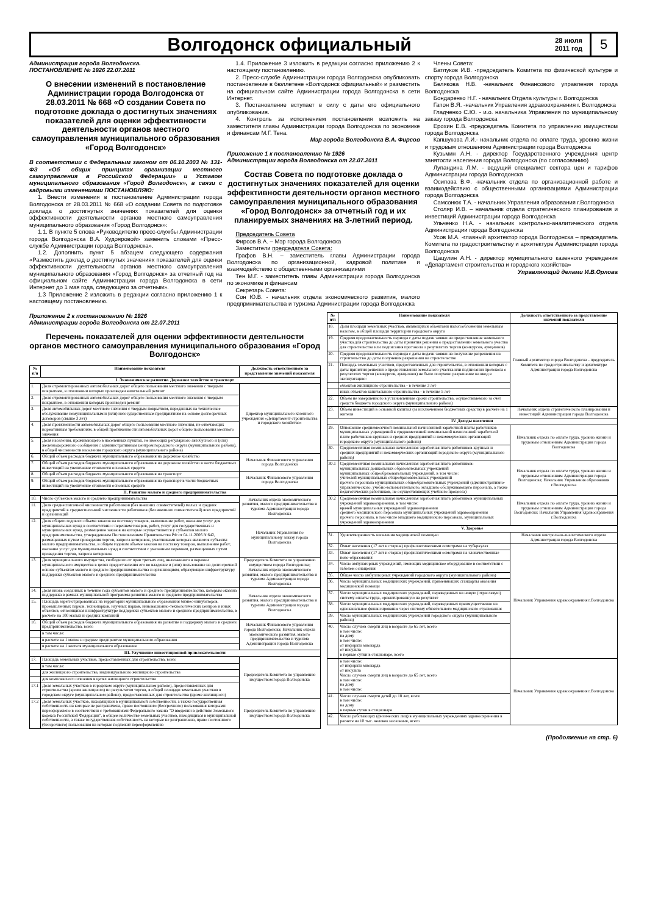Волгодонск официальный
28 июля
2011 год
5
Администрация города Волгодонска.
ПОСТАНОВЛЕНИЕ № 1926 22.07.2011
О внесении изменений в постановление Администрации города Волгодонска от 28.03.2011 № 668 «О создании Совета по подготовке доклада о достигнутых значениях показателей для оценки эффективности деятельности органов местного самоуправления муниципального образования «Город Волгодонск»
В соответствии с Федеральным законом от 06.10.2003 № 131-ФЗ «Об общих принципах организации местного самоуправления в Российской Федерации» и Уставом муниципального образования «Город Волгодонск», в связи с кадровыми изменениями ПОСТАНОВЛЯЮ:
1. Внести изменения в постановление Администрации города Волгодонска от 28.03.2011 № 668 «О создании Совета по подготовке доклада о достигнутых значениях показателей для оценки эффективности деятельности органов местного самоуправления муниципального образования «Город Волгодонск»:
1.1. В пункте 5 слова «Руководителю пресс-службы Администрации города Волгодонска В.А. Худояровой» заменить словами «Пресс-службе Администрации города Волгодонска».
1.2. Дополнить пункт 5 абзацем следующего содержания «Разместить доклад о достигнутых значениях показателей для оценки эффективности деятельности органов местного самоуправления муниципального образования «Город Волгодонск» за отчетный год на официальном сайте Администрации города Волгодонска в сети Интернет до 1 мая года, следующего за отчетным».
1.3 Приложение 2 изложить в редакции согласно приложению 1 к настоящему постановлению.
1.4. Приложение 3 изложить в редакции согласно приложению 2 к настоящему постановлению.
2. Пресс-службе Администрации города Волгодонска опубликовать постановление в бюллетене «Волгодонск официальный» и разместить на официальном сайте Администрации города Волгодонска в сети Интернет.
3. Постановление вступает в силу с даты его официального опубликования.
4. Контроль за исполнением постановления возложить на заместителя главы Администрации города Волгодонска по экономике и финансам М.Г. Тена.
Мэр города Волгодонска В.А. Фирсов
Приложение 1 к постановлению № 1926
Администрации города Волгодонска от 22.07.2011
Состав Совета по подготовке доклада о достигнутых значениях показателей для оценки эффективности деятельности органов местного самоуправления муниципального образования «Город Волгодонск» за отчетный год и их планируемых значениях на 3-летний период.
Председатель Совета
Фирсов В.А. – Мэр города Волгодонска
Заместители председателя Совета:
Графов В.Н. – заместитель главы Администрации города Волгодонска по организационной, кадровой политике и взаимодействию с общественными организациями
Тен М.Г. - заместитель главы Администрации города Волгодонска по экономике и финансам
Секретарь Совета:
Сон Ю.В. - начальник отдела экономического развития, малого предпринимательства и туризма Администрации города Волгодонска
Члены Совета:
Батлуков И.В. -председатель Комитета по физической культуре и спорту города Волгодонска
Белякова Н.В. -начальник Финансового управления города Волгодонска
Бондаренко Н.Г. - начальник Отдела культуры г. Волгодонска
Гапон В.Я. -начальник Управления здравоохранения г. Волгодонска
Гладченко С.Ю. - и.о. начальника Управления по муниципальному заказу города Волгодонска
Ерохин Е.В. -председатель Комитета по управлению имуществом города Волгодонска
Капшукова Л.И.- начальник отдела по оплате труда, уровню жизни и трудовым отношениям Администрации города Волгодонска
Кузьмин А.Н. - директор Государственного учреждения центр занятости населения города Волгодонска (по согласованию)
Лупандина Л.М. - ведущий специалист сектора цен и тарифов Администрации города Волгодонска
Осипова В.Ф. -начальник отдела по организационной работе и взаимодействию с общественными организациями Администрации города Волгодонска
Самсонюк Т.А. - начальник Управления образования г.Волгодонска
Столяр И.В. – начальник отдела стратегического планирования и инвестиций Администрации города Волгодонска
Ульченко Н.А. - начальник контрольно-аналитического отдела Администрации города Волгодонска
Усов М.А. -главный архитектор города Волгодонска – председатель Комитета по градостроительству и архитектуре Администрации города Волгодонска
Цацулин А.Н. - директор муниципального казенного учреждения «Департамент строительства и городского хозяйства»
Управляющий делами И.В.Орлова
Приложение 2 к постановлению № 1926
Администрации города Волгодонска от 22.07.2011
Перечень показателей для оценки эффективности деятельности органов местного самоуправления муниципального образования «Город Волгодонск»
| № п/п | Наименование показателя | Должность ответственного за представление значений показателя |
| --- | --- | --- |
| I. Экономическое развитие. Дорожное хозяйство и транспорт | | |
| 1. | Доля отремонтированных автомобильных дорог общего пользования местного значения с твердым покрытием, в отношении которых произведен капитальный ремонт | Директор муниципального казенного учреждения «Департамент строительства и городского хозяйства» |
| 2. | Доля отремонтированных автомобильных дорог общего пользования местного значения с твердым покрытием, в отношении которых произведен ремонт | |
| 3. | Доля автомобильных дорог местного значения с твердым покрытием, переданных на техническое обслуживание немуниципальным и (или) негосударственным предприятиям на основе долгосрочных договоров (свыше 3 лет) | |
| 4. | Доля протяженности автомобильных дорог общего пользования местного значения, не отвечающих нормативным требованиям, в общей протяженности автомобильных дорог общего пользования местного значения | |
| 5. | Доля населения, проживающего в населенных пунктах, не имеющих регулярного автобусного и (или) железнодорожного сообщения с административным центром городского округа (муниципального района), в общей численности населения городского округа (муниципального района) | |
| 6. | Общий объем расходов бюджета муниципального образования на дорожное хозяйство | Начальник Финансового управления города Волгодонска |
| 7. | Общий объем расходов бюджета муниципального образования на дорожное хозяйство в части бюджетных инвестиций на увеличение стоимости основных средств | |
| 8. | Общий объем расходов бюджета муниципального образования на транспорт | Начальник Финансового управления города Волгодонска |
| 9. | Общий объем расходов бюджета муниципального образования на транспорт в части бюджетных инвестиций на увеличение стоимости основных средств | |
| II. Развитие малого и среднего предпринимательства | | |
| 10. | Число субъектов малого и среднего предпринимательства | Начальник отдела экономического развития, малого предпринимательства и туризма Администрации города Волгодонска |
| 11. | Доля среднесписочной численности работников (без внешних совместителей) малых и средних предприятий в среднесписочной численности работников (без внешних совместителей) всех предприятий и организаций | |
| 12. | Доля общего годового объема заказов на поставку товаров, выполнение работ, оказание услуг для муниципальных нужд в соответствии с перечнем товаров, работ, услуг для государственных и муниципальных нужд, размещение заказов на которые осуществляется у субъектов малого предпринимательства, утвержденным Постановлением Правительства РФ от 04.11.2006 N 642, размещенных путем проведения торгов, запроса котировок, участниками которых являются субъекты малого предпринимательства, в общем годовом объеме заказов на поставку товаров, выполнение работ, оказание услуг для муниципальных нужд в соответствии с указанным перечнем, размещенных путем проведения торгов, запроса котировок | Начальник Управления по муниципальному заказу города Волгодонска |
| 13. | Доля муниципального имущества, свободного от прав третьих лиц, включенного в перечни муниципального имущества в целях предоставления его во владение и (или) пользование на долгосрочной основе субъектам малого и среднего предпринимательства и организациям, образующим инфраструктуру поддержки субъектов малого и среднего предпринимательства | Председатель Комитета по управлению имуществом города Волгодонска; Начальник отдела экономического развития, малого предпринимательства и туризма Администрации города Волгодонска |
| 14. | Доля вновь созданных в течение года субъектов малого и среднего предпринимательства, которым оказана поддержка в рамках муниципальной программы развития малого и среднего предпринимательства | Начальник отдела экономического развития, малого предпринимательства и туризма Администрации города Волгодонска |
| 15. | Площадь зарегистрированных на территории муниципального образования бизнес-инкубаторов, промышленных парков, технопарков, научных парков, инновационно-технологических центров и иных объектов, относящихся к инфраструктуре поддержки субъектов малого и среднего предпринимательства, в расчете на 100 малых и средних компаний | |
| 16. | Общий объем расходов бюджета муниципального образования на развитие и поддержку малого и среднего предпринимательства, всего | Начальник Финансового управления города Волгодонска; Начальник отдела экономического развития, малого предпринимательства и туризма Администрации города Волгодонска |
| | в том числе: | |
| | в расчете на 1 малое и среднее предприятие муниципального образования | |
| | в расчете на 1 жителя муниципального образования | |
| III. Улучшение инвестиционной привлекательности | | |
| 17. | Площадь земельных участков, предоставленных для строительства, всего | Председатель Комитета по управлению имуществом города Волгодонска |
| | в том числе: | |
| | для жилищного строительства, индивидуального жилищного строительства | |
| | для комплексного освоения в целях жилищного строительства | |
| 17.1 | Доля земельных участков в городском округе (муниципальном районе), предоставленных для строительства (кроме жилищного) по результатам торгов, в общей площади земельных участков в городском округе (муниципальном районе), предоставленных для строительства (кроме жилищного) | |
| 17.2 | Доля земельных участков, находящихся в муниципальной собственности, а также государственная собственность на которые не разграничена, право постоянного (бессрочного) пользования которыми переоформлено в соответствии с требованиями Федерального закона "О введении в действие Земельного кодекса Российской Федерации", в общем количестве земельных участков, находящихся в муниципальной собственности, а также государственная собственность на которые не разграничена, право постоянного (бессрочного) пользования на которые подлежит переоформлению | Председатель Комитета по управлению имуществом города Волгодонска |
| № п/п | Наименование показателя | Должность ответственного за представление значений показателя |
| --- | --- | --- |
| 18. | Доля площади земельных участков, являющихся объектами налогообложения земельным налогом, в общей площади территории городского округа | Главный архитектор города Волгодонска - председатель Комитета по градостроительству и архитектуре Администрации города Волгодонска |
| 19. | Средняя продолжительность периода с даты подачи заявки на предоставление земельного участка для строительства до даты принятия решения о предоставлении земельного участка для строительства или подписания протокола о результатах торгов (конкурсов, аукционов) | |
| 20. | Средняя продолжительность периода с даты подачи заявки на получение разрешения на строительство до даты получения разрешения на строительство | |
| 21. | Площадь земельных участков, предоставленных для строительства, в отношении которых с даты принятия решения о предоставлении земельного участка или подписания протокола о результатах торгов (конкурсов, аукционов) не было получено разрешение на ввод в эксплуатацию: | |
| | объектов жилищного строительства - в течение 3 лет | |
| | иных объектов капитального строительства - в течение 5 лет | |
| 22. | Объем не завершенного в установленные сроки строительства, осуществляемого за счет средств бюджета городского округа (муниципального района) | |
| 23. | Объем инвестиций в основной капитал (за исключением бюджетных средств) в расчете на 1 жителя | Начальник отдела стратегического планирования и инвестиций Администрации города Волгодонска |
| IV. Доходы населения | | |
| 29. | Отношение среднемесячной номинальной начисленной заработной платы работников муниципальных учреждений к среднемесячной номинальной начисленной заработной плате работников крупных и средних предприятий и некоммерческих организаций городского округа (муниципального района) | Начальник отдела по оплате труда, уровню жизни и трудовым отношениям Администрации города Волгодонска |
| 30. | Среднемесячная номинальная начисленная заработная плата работников крупных и средних предприятий и некоммерческих организаций городского округа (муниципального района) | |
| 30.1 | Среднемесячная номинальная начисленная заработная плата работников: муниципальных дошкольных образовательных учреждений муниципальных общеобразовательных учреждений, в том числе: учителей муниципальных общеобразовательных учреждений прочего персонала муниципальных общеобразовательных учреждений (административно- управленческого, учебно-вспомогательного, младшего обслуживающего персонала, а также педагогических работников, не осуществляющих учебного процесса) | Начальник отдела по оплате труда, уровню жизни и трудовым отношениям Администрации города Волгодонска; Начальник Управления образования г.Волгодонска |
| 30.2 | Среднемесячная номинальная начисленная заработная плата работников муниципальных учреждений здравоохранения, в том числе: врачей муниципальных учреждений здравоохранения среднего медицинского персонала муниципальных учреждений здравоохранения прочего персонала, в том числе младшего медицинского персонала, муниципальных учреждений здравоохранения | Начальник отдела по оплате труда, уровню жизни и трудовым отношениям Администрации города Волгодонска; Начальник Управления здравоохранения г.Волгодонска |
| V. Здоровье | | |
| 31. | Удовлетворенность населения медицинской помощью | Начальник контрольно-аналитического отдела Администрации города Волгодонска |
| 32. | Охват населения (17 лет и старше) профилактическими осмотрами на туберкулез | Начальник Управления здравоохранения г.Волгодонска |
| 33. | Охват населения (17 лет и старше) профилактическими осмотрами на злокачественные ново-образования | |
| 34. | Число амбулаторных учреждений, имеющих медицинское оборудование в соответствии с табелем оснащения | |
| 35. | Общее число амбулаторных учреждений городского округа (муниципального района) | |
| 36. | Число муниципальных медицинских учреждений, применяющих стандарты оказания медицинской помощи | |
| 37. | Число муниципальных медицинских учреждений, переведенных на новую (отраслевую) систему оплаты труда, ориентированную на результат | |
| 38. | Число муниципальных медицинских учреждений, переведенных преимущественно на одноканальное финансирование через систему обязательного медицинского страхования | |
| 39. | Число муниципальных медицинских учреждений городского округа (муниципального района) | |
| 40. | Число случаев смерти лиц в возрасте до 65 лет, всего в том числе: на дому в том числе: от инфаркта миокарда от инсульта в первые сутки в стационаре, всего | |
| | в том числе: от инфаркта миокарда от инсульта Число случаев смерти лиц в возрасте до 65 лет, всего в том числе: на дому в том числе: | Начальник Управления здравоохранения г.Волгодонска |
| 41. | Число случаев смерти детей до 18 лет, всего в том числе: на дому в первые сутки в стационаре | |
| 42. | Число работающих (физических лиц) в муниципальных учреждениях здравоохранения в расчете на 10 тыс. человек населения, всего | |
(Продолжение на стр. 6)